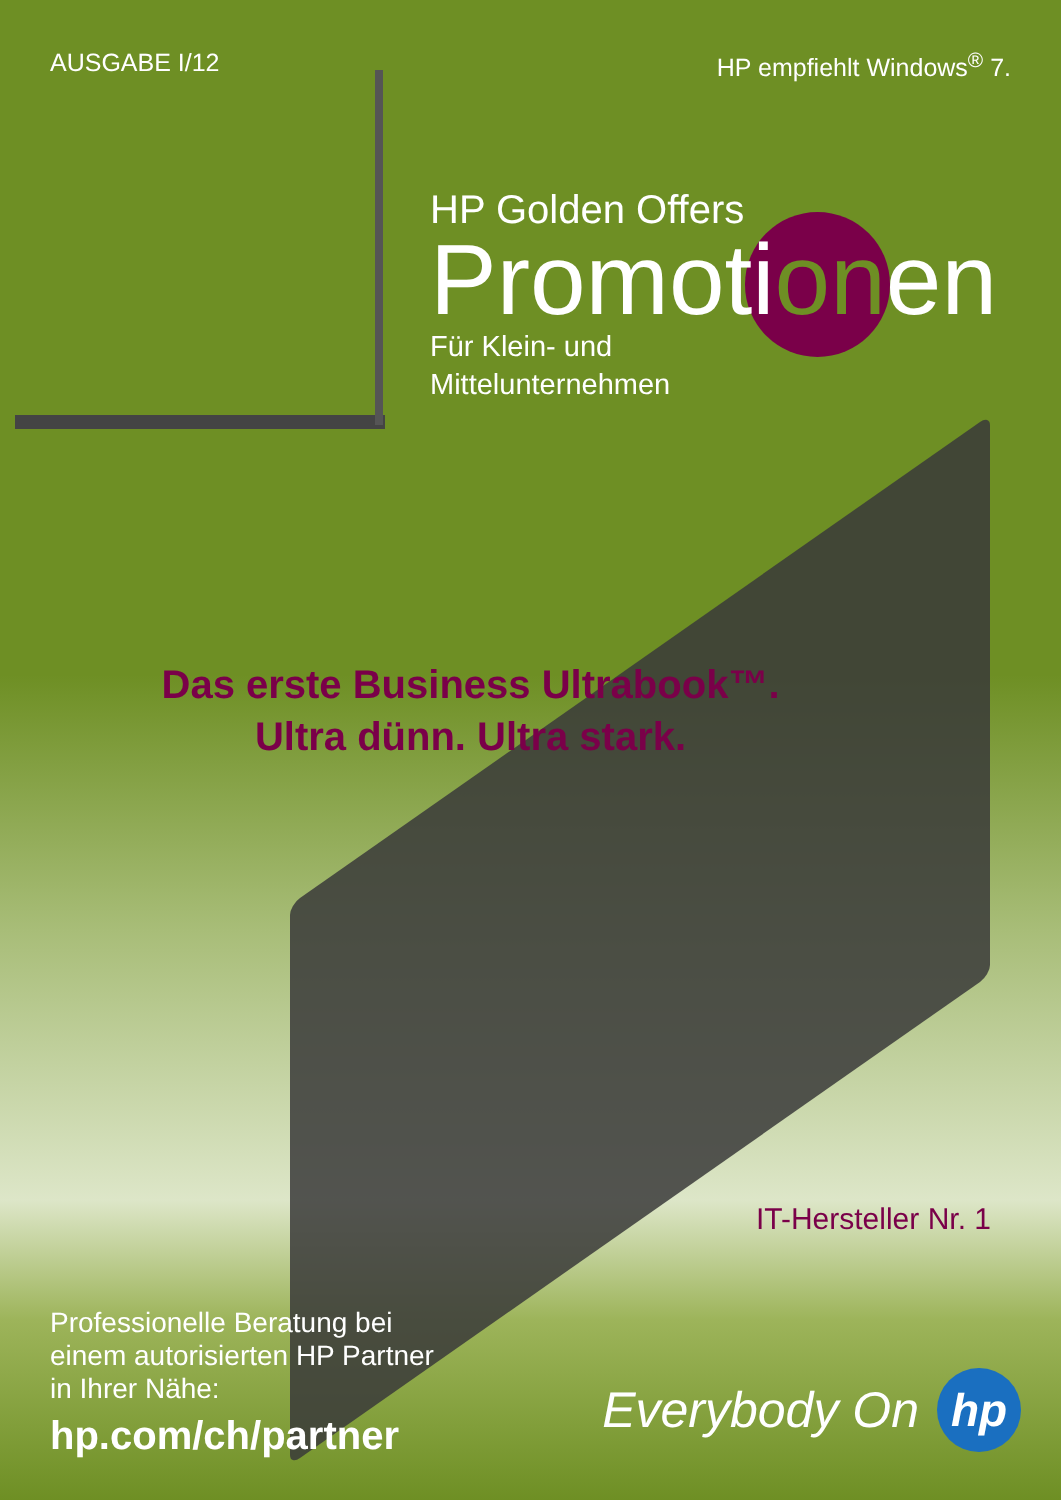AUSGABE I/12 HP empfiehlt Windows<sup>®</sup> 7.
HP Golden Offers
Promotionen
Für Klein- und
Mittelunternehmen
Das erste Business Ultrabook™.
Ultra dünn. Ultra stark.
IT-Hersteller Nr. 1
Professionelle Beratung bei
einem autorisierten HP Partner
in Ihrer Nähe:
hp.com/ch/partner
Everybody On
hp